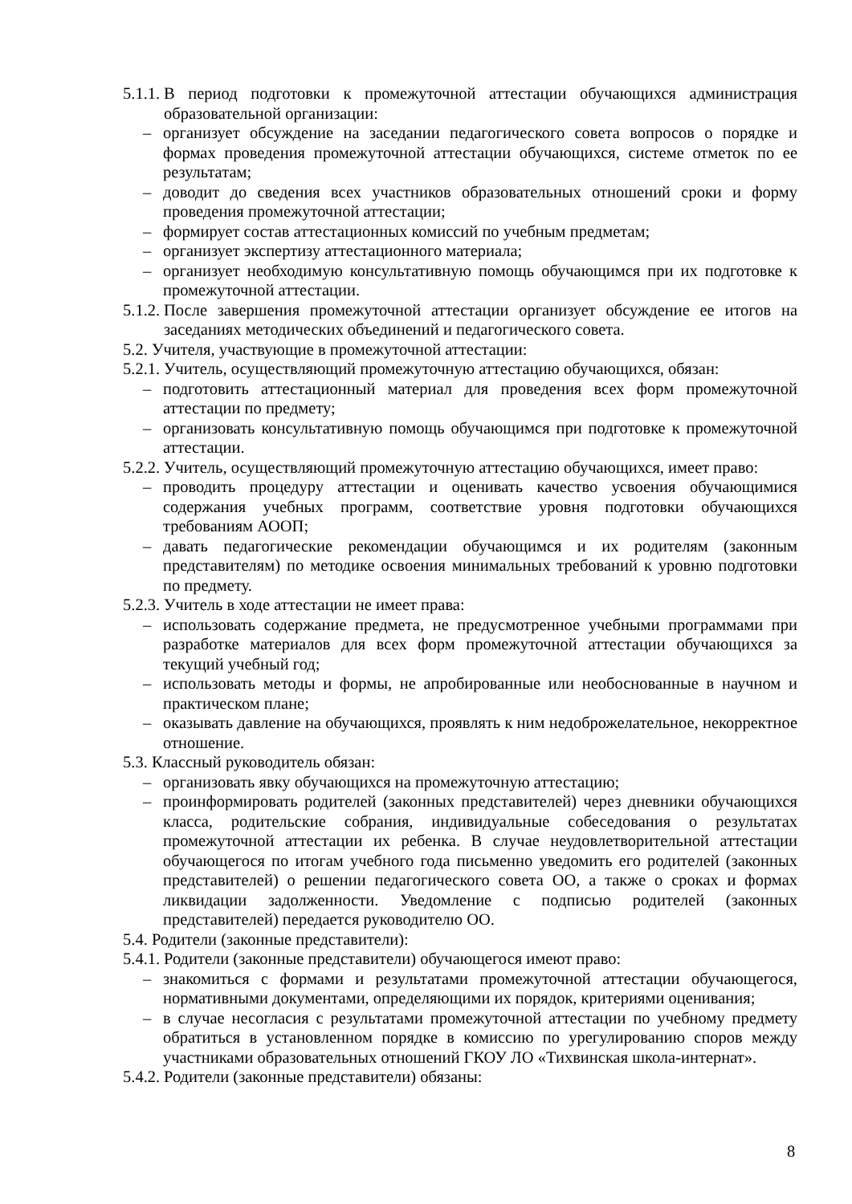5.1.1. В период подготовки к промежуточной аттестации обучающихся администрация образовательной организации:
– организует обсуждение на заседании педагогического совета вопросов о порядке и формах проведения промежуточной аттестации обучающихся, системе отметок по ее результатам;
– доводит до сведения всех участников образовательных отношений сроки и форму проведения промежуточной аттестации;
– формирует состав аттестационных комиссий по учебным предметам;
– организует экспертизу аттестационного материала;
– организует необходимую консультативную помощь обучающимся при их подготовке к промежуточной аттестации.
5.1.2. После завершения промежуточной аттестации организует обсуждение ее итогов на заседаниях методических объединений и педагогического совета.
5.2. Учителя, участвующие в промежуточной аттестации:
5.2.1. Учитель, осуществляющий промежуточную аттестацию обучающихся, обязан:
– подготовить аттестационный материал для проведения всех форм промежуточной аттестации по предмету;
– организовать консультативную помощь обучающимся при подготовке к промежуточной аттестации.
5.2.2. Учитель, осуществляющий промежуточную аттестацию обучающихся, имеет право:
– проводить процедуру аттестации и оценивать качество усвоения обучающимися содержания учебных программ, соответствие уровня подготовки обучающихся требованиям АООП;
– давать педагогические рекомендации обучающимся и их родителям (законным представителям) по методике освоения минимальных требований к уровню подготовки по предмету.
5.2.3. Учитель в ходе аттестации не имеет права:
– использовать содержание предмета, не предусмотренное учебными программами при разработке материалов для всех форм промежуточной аттестации обучающихся за текущий учебный год;
– использовать методы и формы, не апробированные или необоснованные в научном и практическом плане;
– оказывать давление на обучающихся, проявлять к ним недоброжелательное, некорректное отношение.
5.3. Классный руководитель обязан:
– организовать явку обучающихся на промежуточную аттестацию;
– проинформировать родителей (законных представителей) через дневники обучающихся класса, родительские собрания, индивидуальные собеседования о результатах промежуточной аттестации их ребенка. В случае неудовлетворительной аттестации обучающегося по итогам учебного года письменно уведомить его родителей (законных представителей) о решении педагогического совета ОО, а также о сроках и формах ликвидации задолженности. Уведомление с подписью родителей (законных представителей) передается руководителю ОО.
5.4. Родители (законные представители):
5.4.1. Родители (законные представители) обучающегося имеют право:
– знакомиться с формами и результатами промежуточной аттестации обучающегося, нормативными документами, определяющими их порядок, критериями оценивания;
– в случае несогласия с результатами промежуточной аттестации по учебному предмету обратиться в установленном порядке в комиссию по урегулированию споров между участниками образовательных отношений ГКОУ ЛО «Тихвинская школа-интернат».
5.4.2. Родители (законные представители) обязаны:
8